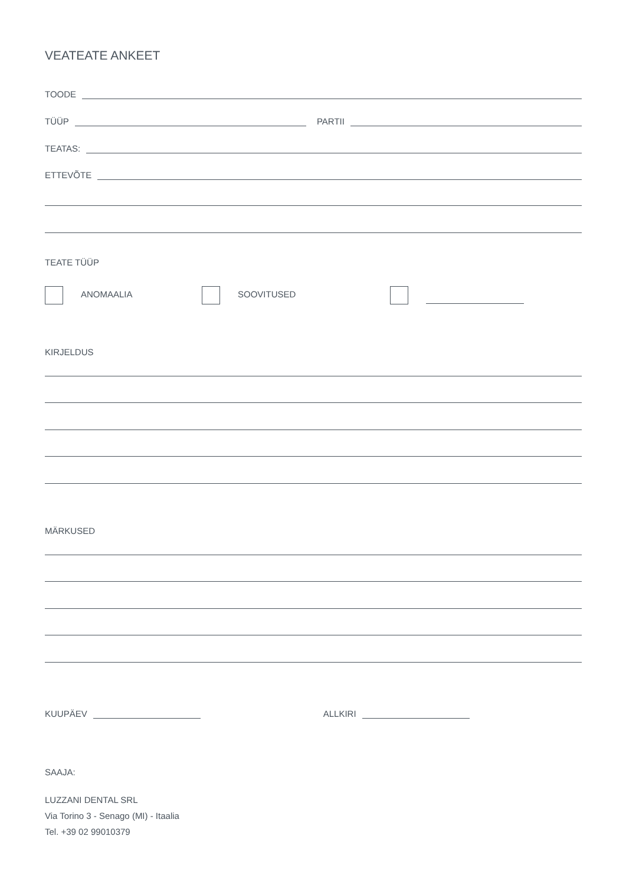VEATEATE ANKEET
TOODE
TÜÜP PARTII
TEATAS:
ETTEVÕTE
TEATE TÜÜP
ANOMAALIA SOOVITUSED
KIRJELDUS
MÄRKUSED
KUUPÄEV ALLKIRI
SAAJA:
LUZZANI DENTAL SRL
Via Torino 3 - Senago (MI) - Itaalia
Tel. +39 02 99010379